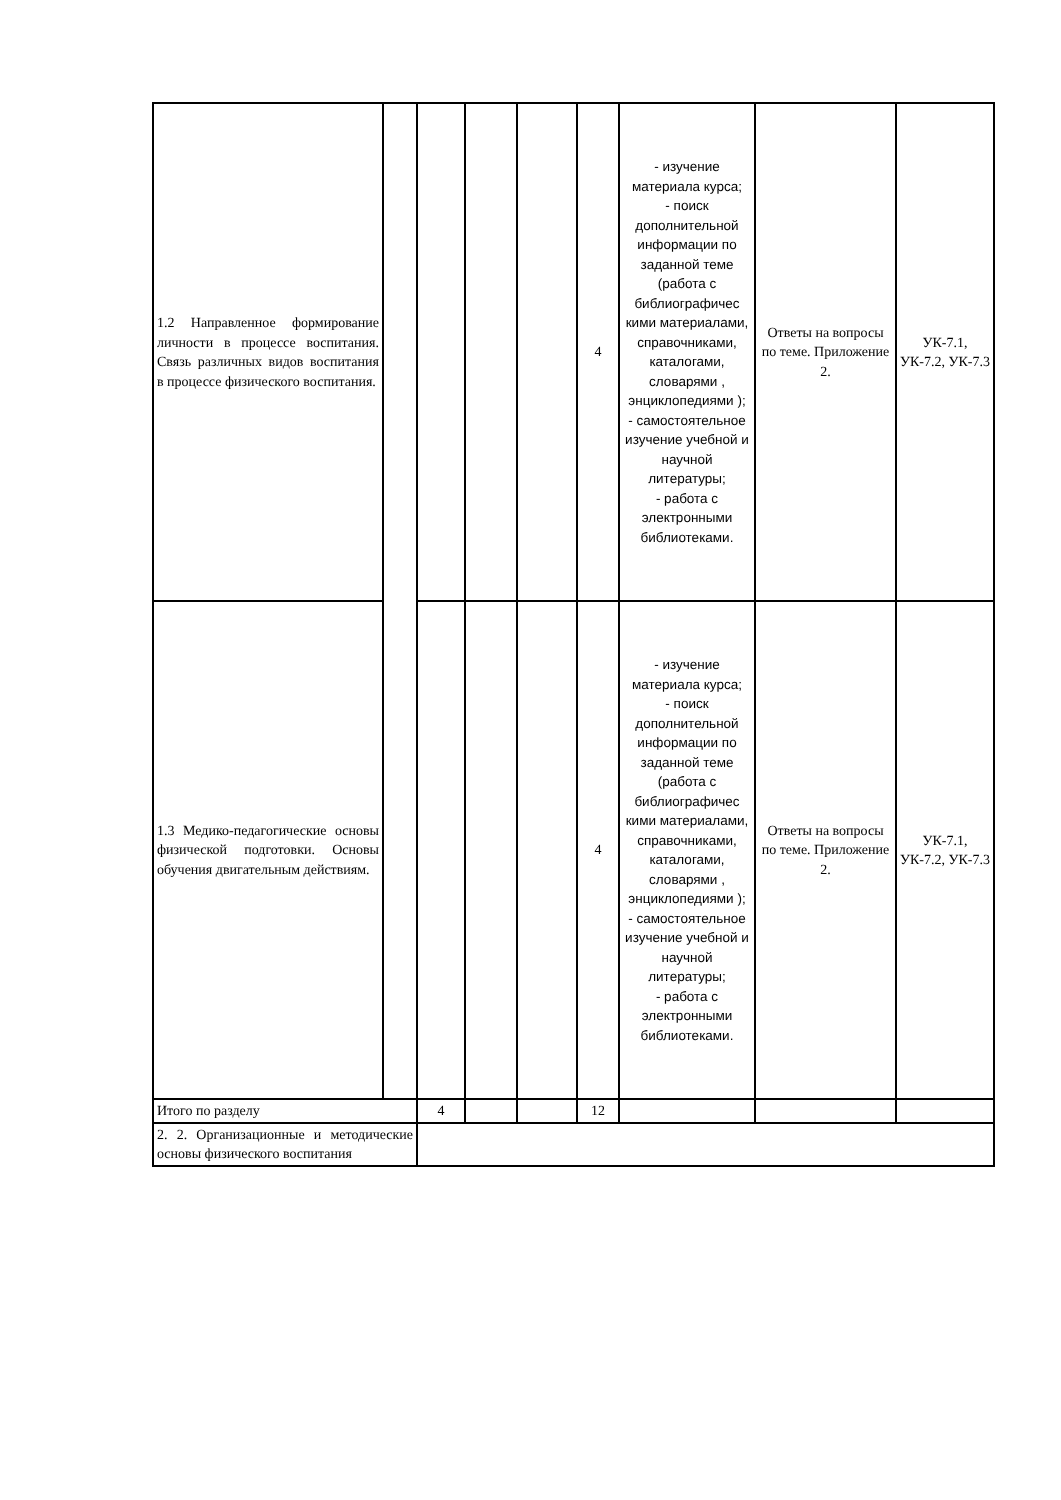| 1.2 Направленное формирование личности в процессе воспитания. Связь различных видов воспитания в процессе физического воспитания. | | | | | 4 | - изучение материала курса; - поиск дополнительной информации по заданной теме (работа с библиографичес кими материалами, справочниками, каталогами, словарями , энциклопедиями ); - самостоятельное изучение учебной и научной литературы; - работа с электронными библиотеками. | Ответы на вопросы по теме. Приложение 2. | УК-7.1, УК-7.2, УК-7.3 |
| 1.3 Медико-педагогические основы физической подготовки. Основы обучения двигательным действиям. | | | | | 4 | - изучение материала курса; - поиск дополнительной информации по заданной теме (работа с библиографичес кими материалами, справочниками, каталогами, словарями , энциклопедиями ); - самостоятельное изучение учебной и научной литературы; - работа с электронными библиотеками. | Ответы на вопросы по теме. Приложение 2. | УК-7.1, УК-7.2, УК-7.3 |
| Итого по разделу | | 4 | | | 12 | | | |
| 2. 2. Организационные и методические основы физического воспитания | | | | | | | | |